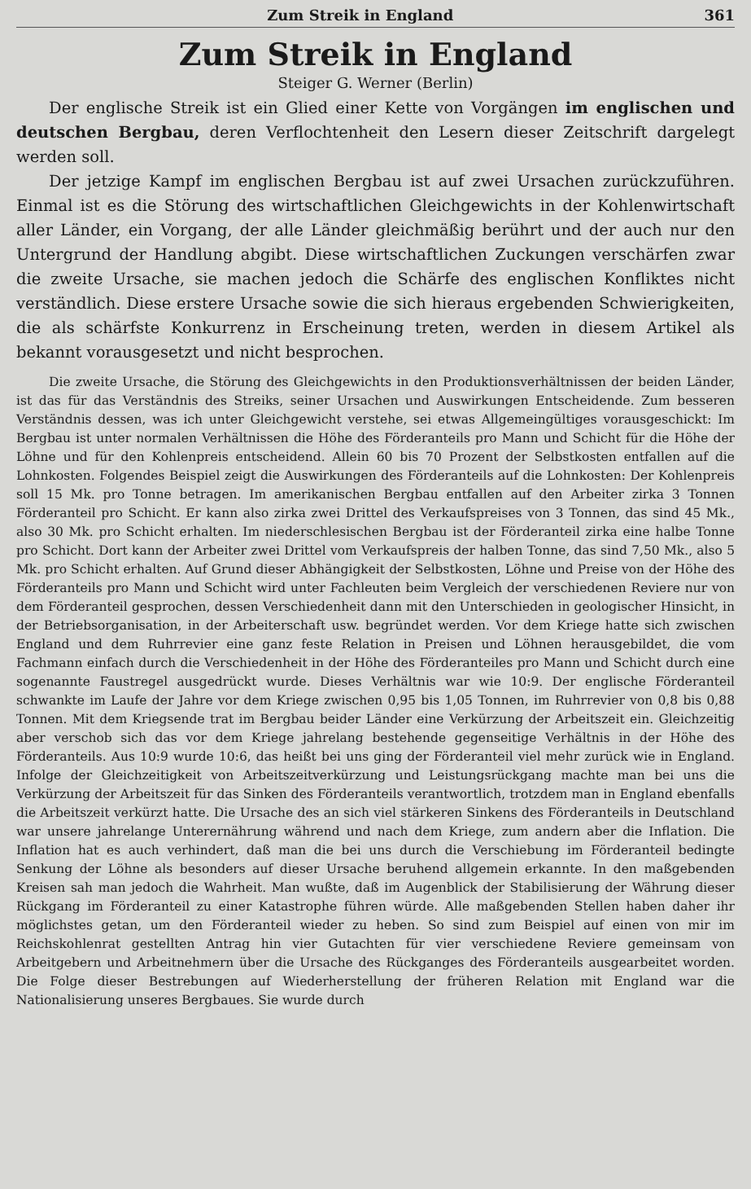Zum Streik in England 361
Zum Streik in England
Steiger G. Werner (Berlin)
Der englische Streik ist ein Glied einer Kette von Vorgängen im englischen und deutschen Bergbau, deren Verflochtenheit den Lesern dieser Zeitschrift dargelegt werden soll.
Der jetzige Kampf im englischen Bergbau ist auf zwei Ursachen zurückzuführen. Einmal ist es die Störung des wirtschaftlichen Gleichgewichts in der Kohlenwirtschaft aller Länder, ein Vorgang, der alle Länder gleichmäßig berührt und der auch nur den Untergrund der Handlung abgibt. Diese wirtschaftlichen Zuckungen verschärfen zwar die zweite Ursache, sie machen jedoch die Schärfe des englischen Konfliktes nicht verständlich. Diese erstere Ursache sowie die sich hieraus ergebenden Schwierigkeiten, die als schärfste Konkurrenz in Erscheinung treten, werden in diesem Artikel als bekannt vorausgesetzt und nicht besprochen.
Die zweite Ursache, die Störung des Gleichgewichts in den Produktionsverhältnissen der beiden Länder, ist das für das Verständnis des Streiks, seiner Ursachen und Auswirkungen Entscheidende. Zum besseren Verständnis dessen, was ich unter Gleichgewicht verstehe, sei etwas Allgemeingültiges vorausgeschickt: Im Bergbau ist unter normalen Verhältnissen die Höhe des Förderanteils pro Mann und Schicht für die Höhe der Löhne und für den Kohlenpreis entscheidend. Allein 60 bis 70 Prozent der Selbstkosten entfallen auf die Lohnkosten. Folgendes Beispiel zeigt die Auswirkungen des Förderanteils auf die Lohnkosten: Der Kohlenpreis soll 15 Mk. pro Tonne betragen. Im amerikanischen Bergbau entfallen auf den Arbeiter zirka 3 Tonnen Förderanteil pro Schicht. Er kann also zirka zwei Drittel des Verkaufspreises von 3 Tonnen, das sind 45 Mk., also 30 Mk. pro Schicht erhalten. Im niederschlesischen Bergbau ist der Förderanteil zirka eine halbe Tonne pro Schicht. Dort kann der Arbeiter zwei Drittel vom Verkaufspreis der halben Tonne, das sind 7,50 Mk., also 5 Mk. pro Schicht erhalten. Auf Grund dieser Abhängigkeit der Selbstkosten, Löhne und Preise von der Höhe des Förderanteils pro Mann und Schicht wird unter Fachleuten beim Vergleich der verschiedenen Reviere nur von dem Förderanteil gesprochen, dessen Verschiedenheit dann mit den Unterschieden in geologischer Hinsicht, in der Betriebsorganisation, in der Arbeiterschaft usw. begründet werden. Vor dem Kriege hatte sich zwischen England und dem Ruhrrevier eine ganz feste Relation in Preisen und Löhnen herausgebildet, die vom Fachmann einfach durch die Verschiedenheit in der Höhe des Förderanteiles pro Mann und Schicht durch eine sogenannte Faustregel ausgedrückt wurde. Dieses Verhältnis war wie 10:9. Der englische Förderanteil schwankte im Laufe der Jahre vor dem Kriege zwischen 0,95 bis 1,05 Tonnen, im Ruhrrevier von 0,8 bis 0,88 Tonnen. Mit dem Kriegsende trat im Bergbau beider Länder eine Verkürzung der Arbeitszeit ein. Gleichzeitig aber verschob sich das vor dem Kriege jahrelang bestehende gegenseitige Verhältnis in der Höhe des Förderanteils. Aus 10:9 wurde 10:6, das heißt bei uns ging der Förderanteil viel mehr zurück wie in England. Infolge der Gleichzeitigkeit von Arbeitszeitverkürzung und Leistungsrückgang machte man bei uns die Verkürzung der Arbeitszeit für das Sinken des Förderanteils verantwortlich, trotzdem man in England ebenfalls die Arbeitszeit verkürzt hatte. Die Ursache des an sich viel stärkeren Sinkens des Förderanteils in Deutschland war unsere jahrelange Unterernährung während und nach dem Kriege, zum andern aber die Inflation. Die Inflation hat es auch verhindert, daß man die bei uns durch die Verschiebung im Förderanteil bedingte Senkung der Löhne als besonders auf dieser Ursache beruhend allgemein erkannte. In den maßgebenden Kreisen sah man jedoch die Wahrheit. Man wußte, daß im Augenblick der Stabilisierung der Währung dieser Rückgang im Förderanteil zu einer Katastrophe führen würde. Alle maßgebenden Stellen haben daher ihr möglichstes getan, um den Förderanteil wieder zu heben. So sind zum Beispiel auf einen von mir im Reichskohlenrat gestellten Antrag hin vier Gutachten für vier verschiedene Reviere gemeinsam von Arbeitgebern und Arbeitnehmern über die Ursache des Rückganges des Förderanteils ausgearbeitet worden. Die Folge dieser Bestrebungen auf Wiederherstellung der früheren Relation mit England war die Nationalisierung unseres Bergbaues. Sie wurde durch